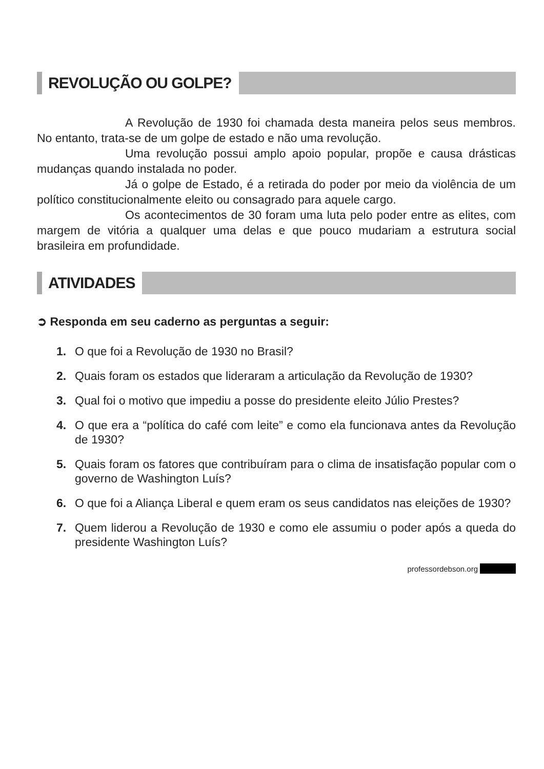REVOLUÇÃO OU GOLPE?
A Revolução de 1930 foi chamada desta maneira pelos seus membros. No entanto, trata-se de um golpe de estado e não uma revolução.
Uma revolução possui amplo apoio popular, propõe e causa drásticas mudanças quando instalada no poder.
Já o golpe de Estado, é a retirada do poder por meio da violência de um político constitucionalmente eleito ou consagrado para aquele cargo.
Os acontecimentos de 30 foram uma luta pelo poder entre as elites, com margem de vitória a qualquer uma delas e que pouco mudariam a estrutura social brasileira em profundidade.
ATIVIDADES
➲ Responda em seu caderno as perguntas a seguir:
1. O que foi a Revolução de 1930 no Brasil?
2. Quais foram os estados que lideraram a articulação da Revolução de 1930?
3. Qual foi o motivo que impediu a posse do presidente eleito Júlio Prestes?
4. O que era a “política do café com leite” e como ela funcionava antes da Revolução de 1930?
5. Quais foram os fatores que contribuíram para o clima de insatisfação popular com o governo de Washington Luís?
6. O que foi a Aliança Liberal e quem eram os seus candidatos nas eleições de 1930?
7. Quem liderou a Revolução de 1930 e como ele assumiu o poder após a queda do presidente Washington Luís?
professordebson.org